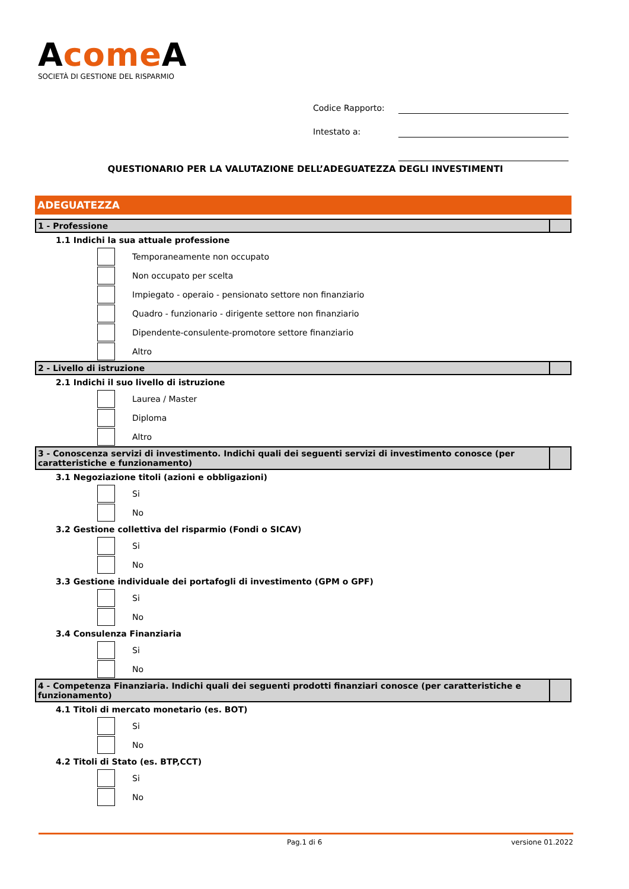Acome A
SOCIETÀ DI GESTIONE DEL RISPARMIO
Codice Rapporto:
Intestato a:
QUESTIONARIO PER LA VALUTAZIONE DELL’ADEGUATEZZA DEGLI INVESTIMENTI
ADEGUATEZZA
1 - Professione
1.1 Indichi la sua attuale professione
Temporaneamente non occupato
Non occupato per scelta
Impiegato - operaio - pensionato settore non finanziario
Quadro - funzionario - dirigente settore non finanziario
Dipendente-consulente-promotore settore finanziario
Altro
2 - Livello di istruzione
2.1 Indichi il suo livello di istruzione
Laurea / Master
Diploma
Altro
3 - Conoscenza servizi di investimento. Indichi quali dei seguenti servizi di investimento conosce (per caratteristiche e funzionamento)
3.1 Negoziazione titoli (azioni e obbligazioni)
Si
No
3.2 Gestione collettiva del risparmio (Fondi o SICAV)
Si
No
3.3 Gestione individuale dei portafogli di investimento (GPM o GPF)
Si
No
3.4 Consulenza Finanziaria
Si
No
4 - Competenza Finanziaria. Indichi quali dei seguenti prodotti finanziari conosce (per caratteristiche e funzionamento)
4.1 Titoli di mercato monetario (es. BOT)
Si
No
4.2 Titoli di Stato (es. BTP,CCT)
Si
No
Pag.1 di 6 versione 01.2022